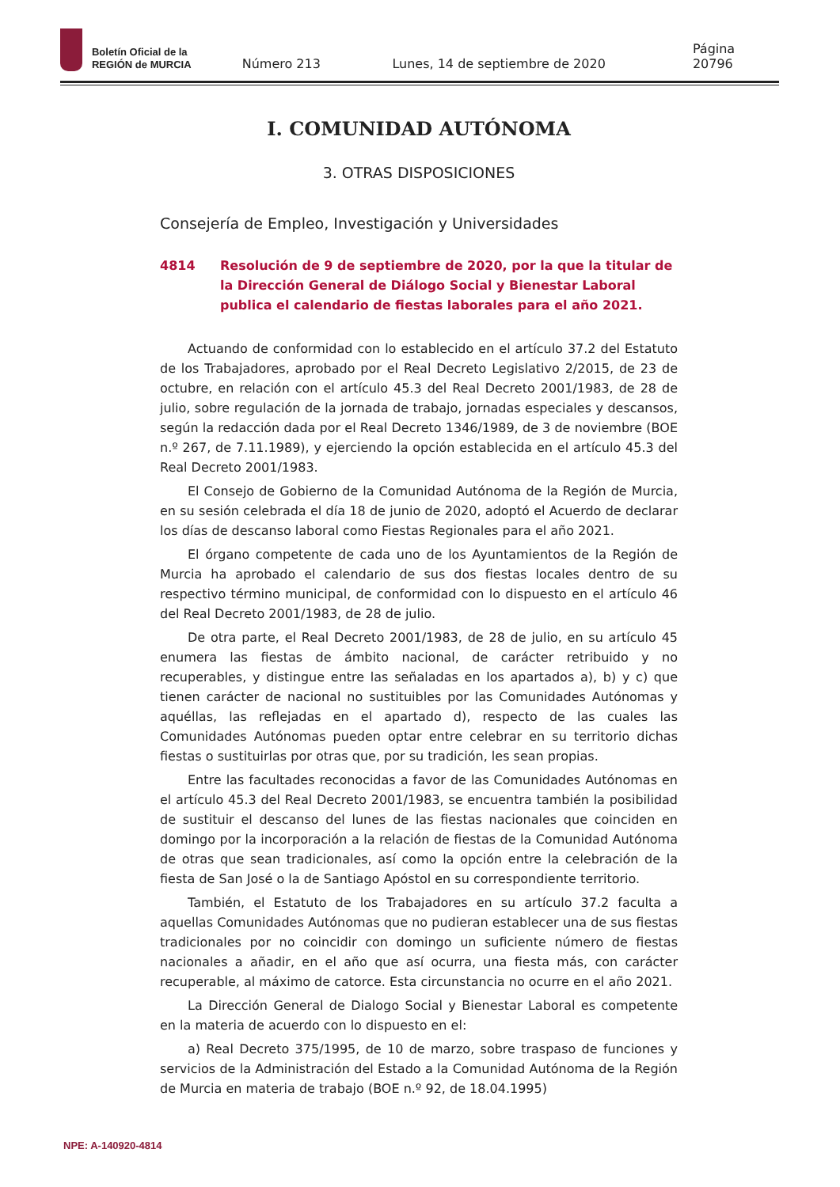Boletín Oficial de la
REGIÓN de MURCIA
Número 213 Lunes, 14 de septiembre de 2020 Página 20796
I. COMUNIDAD AUTÓNOMA
3. OTRAS DISPOSICIONES
Consejería de Empleo, Investigación y Universidades
4814 Resolución de 9 de septiembre de 2020, por la que la titular de la Dirección General de Diálogo Social y Bienestar Laboral publica el calendario de fiestas laborales para el año 2021.
Actuando de conformidad con lo establecido en el artículo 37.2 del Estatuto de los Trabajadores, aprobado por el Real Decreto Legislativo 2/2015, de 23 de octubre, en relación con el artículo 45.3 del Real Decreto 2001/1983, de 28 de julio, sobre regulación de la jornada de trabajo, jornadas especiales y descansos, según la redacción dada por el Real Decreto 1346/1989, de 3 de noviembre (BOE n.º 267, de 7.11.1989), y ejerciendo la opción establecida en el artículo 45.3 del Real Decreto 2001/1983.
El Consejo de Gobierno de la Comunidad Autónoma de la Región de Murcia, en su sesión celebrada el día 18 de junio de 2020, adoptó el Acuerdo de declarar los días de descanso laboral como Fiestas Regionales para el año 2021.
El órgano competente de cada uno de los Ayuntamientos de la Región de Murcia ha aprobado el calendario de sus dos fiestas locales dentro de su respectivo término municipal, de conformidad con lo dispuesto en el artículo 46 del Real Decreto 2001/1983, de 28 de julio.
De otra parte, el Real Decreto 2001/1983, de 28 de julio, en su artículo 45 enumera las fiestas de ámbito nacional, de carácter retribuido y no recuperables, y distingue entre las señaladas en los apartados a), b) y c) que tienen carácter de nacional no sustituibles por las Comunidades Autónomas y aquéllas, las reflejadas en el apartado d), respecto de las cuales las Comunidades Autónomas pueden optar entre celebrar en su territorio dichas fiestas o sustituirlas por otras que, por su tradición, les sean propias.
Entre las facultades reconocidas a favor de las Comunidades Autónomas en el artículo 45.3 del Real Decreto 2001/1983, se encuentra también la posibilidad de sustituir el descanso del lunes de las fiestas nacionales que coinciden en domingo por la incorporación a la relación de fiestas de la Comunidad Autónoma de otras que sean tradicionales, así como la opción entre la celebración de la fiesta de San José o la de Santiago Apóstol en su correspondiente territorio.
También, el Estatuto de los Trabajadores en su artículo 37.2 faculta a aquellas Comunidades Autónomas que no pudieran establecer una de sus fiestas tradicionales por no coincidir con domingo un suficiente número de fiestas nacionales a añadir, en el año que así ocurra, una fiesta más, con carácter recuperable, al máximo de catorce. Esta circunstancia no ocurre en el año 2021.
La Dirección General de Dialogo Social y Bienestar Laboral es competente en la materia de acuerdo con lo dispuesto en el:
a) Real Decreto 375/1995, de 10 de marzo, sobre traspaso de funciones y servicios de la Administración del Estado a la Comunidad Autónoma de la Región de Murcia en materia de trabajo (BOE n.º 92, de 18.04.1995)
NPE: A-140920-4814